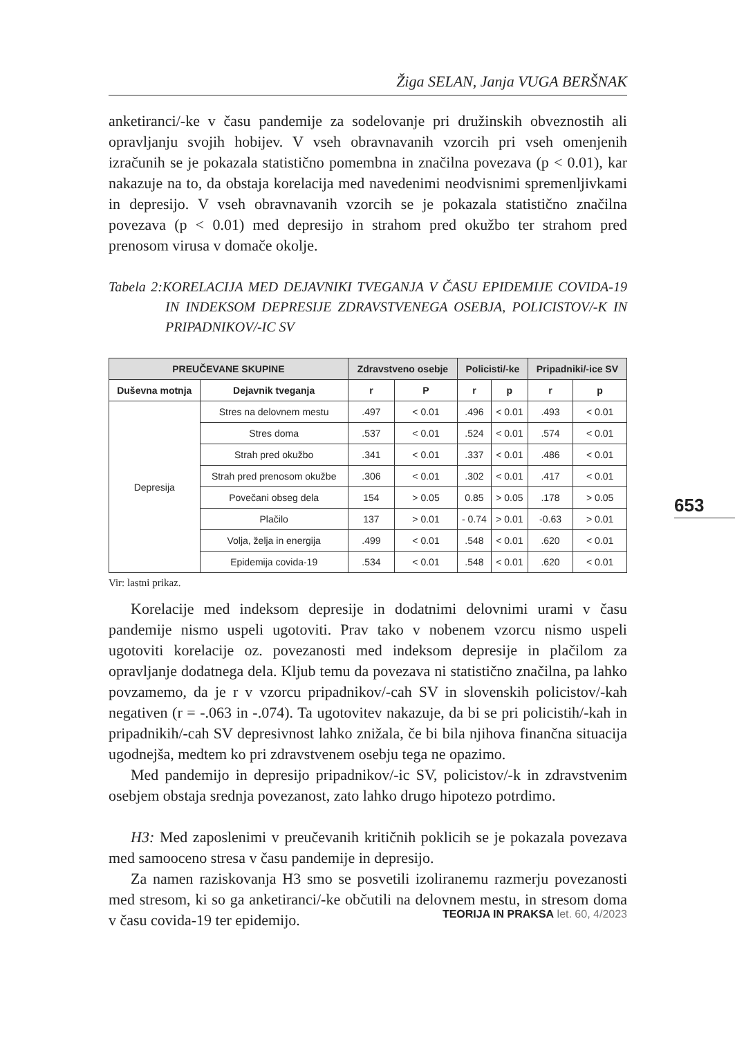Žiga SELAN, Janja VUGA BERŠNAK
anketiranci/-ke v času pandemije za sodelovanje pri družinskih obveznostih ali opravljanju svojih hobijev. V vseh obravnavanih vzorcih pri vseh omenjenih izračunih se je pokazala statistično pomembna in značilna povezava (p < 0.01), kar nakazuje na to, da obstaja korelacija med navedenimi neodvisnimi spremenljivkami in depresijo. V vseh obravnavanih vzorcih se je pokazala statistično značilna povezava (p < 0.01) med depresijo in strahom pred okužbo ter strahom pred prenosom virusa v domače okolje.
Tabela 2:KORELACIJA MED DEJAVNIKI TVEGANJA V ČASU EPIDEMIJE COVIDA-19 IN INDEKSOM DEPRESIJE ZDRAVSTVENEGA OSEBJA, POLICISTOV/-K IN PRIPADNIKOV/-IC SV
| PREUČEVANE SKUPINE | | Zdravstveno osebje | | Policisti/-ke | | Pripadniki/-ice SV | |
| --- | --- | --- | --- | --- | --- | --- | --- |
| Duševna motnja | Dejavnik tveganja | r | P | r | p | r | p |
| Depresija | Stres na delovnem mestu | .497 | < 0.01 | .496 | < 0.01 | .493 | < 0.01 |
| | Stres doma | .537 | < 0.01 | .524 | < 0.01 | .574 | < 0.01 |
| | Strah pred okužbo | .341 | < 0.01 | .337 | < 0.01 | .486 | < 0.01 |
| | Strah pred prenosom okužbe | .306 | < 0.01 | .302 | < 0.01 | .417 | < 0.01 |
| | Povečani obseg dela | 154 | > 0.05 | 0.85 | > 0.05 | .178 | > 0.05 |
| | Plačilo | 137 | > 0.01 | - 0.74 | > 0.01 | -0.63 | > 0.01 |
| | Volja, želja in energija | .499 | < 0.01 | .548 | < 0.01 | .620 | < 0.01 |
| | Epidemija covida-19 | .534 | < 0.01 | .548 | < 0.01 | .620 | < 0.01 |
Vir: lastni prikaz.
Korelacije med indeksom depresije in dodatnimi delovnimi urami v času pandemije nismo uspeli ugotoviti. Prav tako v nobenem vzorcu nismo uspeli ugotoviti korelacije oz. povezanosti med indeksom depresije in plačilom za opravljanje dodatnega dela. Kljub temu da povezava ni statistično značilna, pa lahko povzamemo, da je r v vzorcu pripadnikov/-cah SV in slovenskih policistov/-kah negativen (r = -.063 in -.074). Ta ugotovitev nakazuje, da bi se pri policistih/-kah in pripadnikih/-cah SV depresivnost lahko znižala, če bi bila njihova finančna situacija ugodnejša, medtem ko pri zdravstvenem osebju tega ne opazimo.
Med pandemijo in depresijo pripadnikov/-ic SV, policistov/-k in zdravstvenim osebjem obstaja srednja povezanost, zato lahko drugo hipotezo potrdimo.
H3: Med zaposlenimi v preučevanih kritičnih poklicih se je pokazala povezava med samooceno stresa v času pandemije in depresijo.
Za namen raziskovanja H3 smo se posvetili izoliranemu razmerju povezanosti med stresom, ki so ga anketiranci/-ke občutili na delovnem mestu, in stresom doma v času covida-19 ter epidemijo.
653
TEORIJA IN PRAKSA let. 60, 4/2023